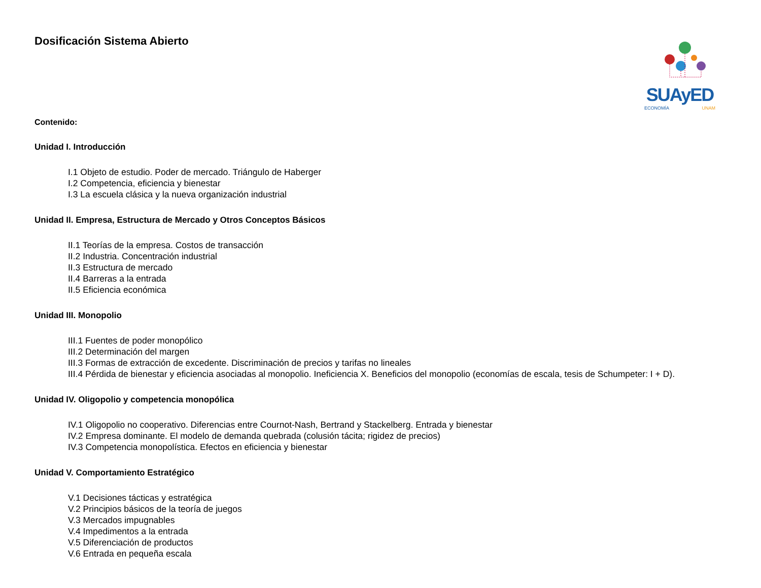Dosificación Sistema Abierto
SUAyED
ECONOMÍA UNAM
Contenido:
Unidad I. Introducción
I.1 Objeto de estudio. Poder de mercado. Triángulo de Haberger
I.2 Competencia, eficiencia y bienestar
I.3 La escuela clásica y la nueva organización industrial
Unidad II. Empresa, Estructura de Mercado y Otros Conceptos Básicos
II.1 Teorías de la empresa. Costos de transacción
II.2 Industria. Concentración industrial
II.3 Estructura de mercado
II.4 Barreras a la entrada
II.5 Eficiencia económica
Unidad III. Monopolio
III.1 Fuentes de poder monopólico
III.2 Determinación del margen
III.3 Formas de extracción de excedente. Discriminación de precios y tarifas no lineales
III.4 Pérdida de bienestar y eficiencia asociadas al monopolio. Ineficiencia X. Beneficios del monopolio (economías de escala, tesis de Schumpeter: I + D).
Unidad IV. Oligopolio y competencia monopólica
IV.1 Oligopolio no cooperativo. Diferencias entre Cournot-Nash, Bertrand y Stackelberg. Entrada y bienestar
IV.2 Empresa dominante. El modelo de demanda quebrada (colusión tácita; rigidez de precios)
IV.3 Competencia monopolística. Efectos en eficiencia y bienestar
Unidad V. Comportamiento Estratégico
V.1 Decisiones tácticas y estratégica
V.2 Principios básicos de la teoría de juegos
V.3 Mercados impugnables
V.4 Impedimentos a la entrada
V.5 Diferenciación de productos
V.6 Entrada en pequeña escala